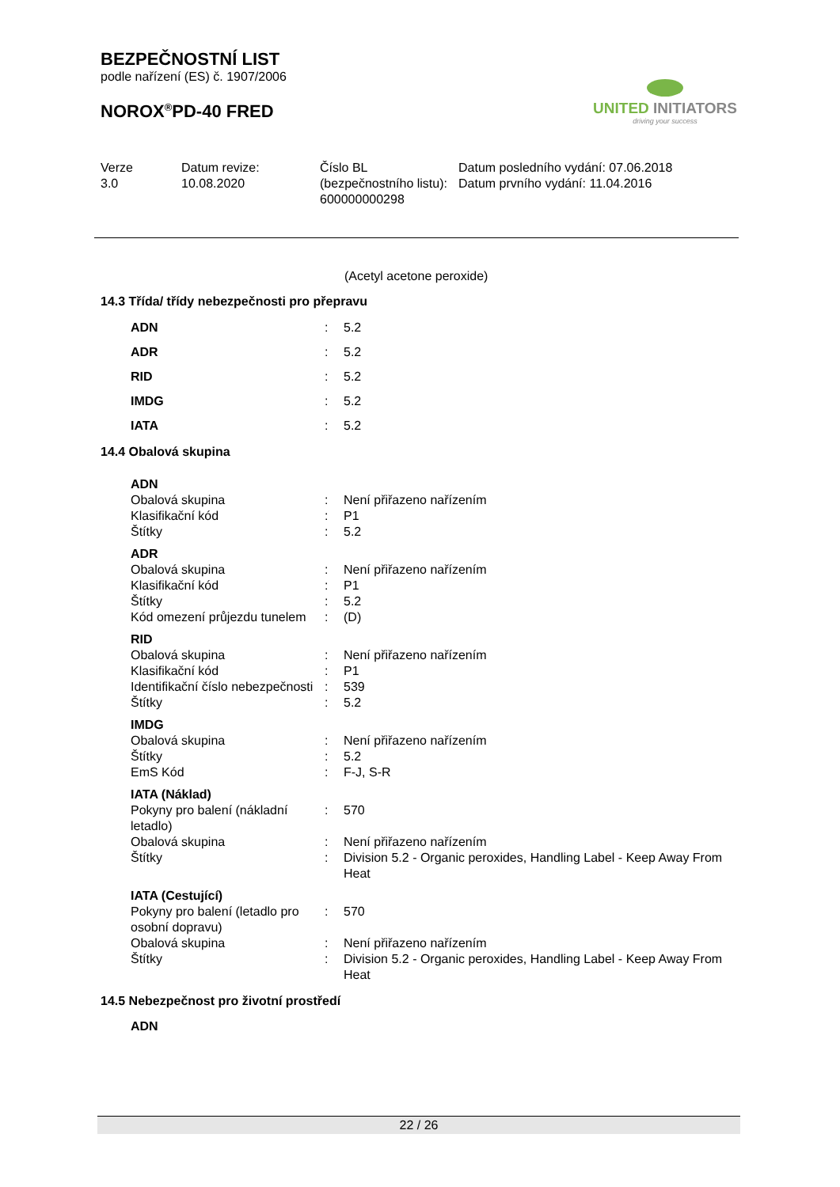BEZPEČNOSTNÍ LIST
podle nařízení (ES) č. 1907/2006
NOROX<sup>®</sup>PD-40 FRED
| Verze 3.0 | Datum revize: 10.08.2020 | Číslo BL (bezpečnostního listu): 600000000298 | Datum posledního vydání: 07.06.2018 Datum prvního vydání: 11.04.2016 |
UNITED INITIATORS
driving your success
(Acetyl acetone peroxide)
14.3 Třída/ třídy nebezpečnosti pro přepravu
| ADN | : | 5.2 |
| ADR | : | 5.2 |
| RID | : | 5.2 |
| IMDG | : | 5.2 |
| IATA | : | 5.2 |
14.4 Obalová skupina
| ADN | | |
| Obalová skupina | : | Není přiřazeno nařízením |
| Klasifikační kód | : | P1 |
| Štítky | : | 5.2 |
| ADR | | |
| Obalová skupina | : | Není přiřazeno nařízením |
| Klasifikační kód | : | P1 |
| Štítky | : | 5.2 |
| Kód omezení průjezdu tunelem | : | (D) |
| RID | | |
| Obalová skupina | : | Není přiřazeno nařízením |
| Klasifikační kód | : | P1 |
| Identifikační číslo nebezpečnosti | : | 539 |
| Štítky | : | 5.2 |
| IMDG | | |
| Obalová skupina | : | Není přiřazeno nařízením |
| Štítky | : | 5.2 |
| EmS Kód | : | F-J, S-R |
| IATA (Náklad) | | |
| Pokyny pro balení (nákladní letadlo) | : | 570 |
| Obalová skupina | : | Není přiřazeno nařízením |
| Štítky | : | Division 5.2 - Organic peroxides, Handling Label - Keep Away From Heat |
| IATA (Cestující) | | |
| Pokyny pro balení (letadlo pro osobní dopravu) | : | 570 |
| Obalová skupina | : | Není přiřazeno nařízením |
| Štítky | : | Division 5.2 - Organic peroxides, Handling Label - Keep Away From Heat |
14.5 Nebezpečnost pro životní prostředí
ADN
22 / 26